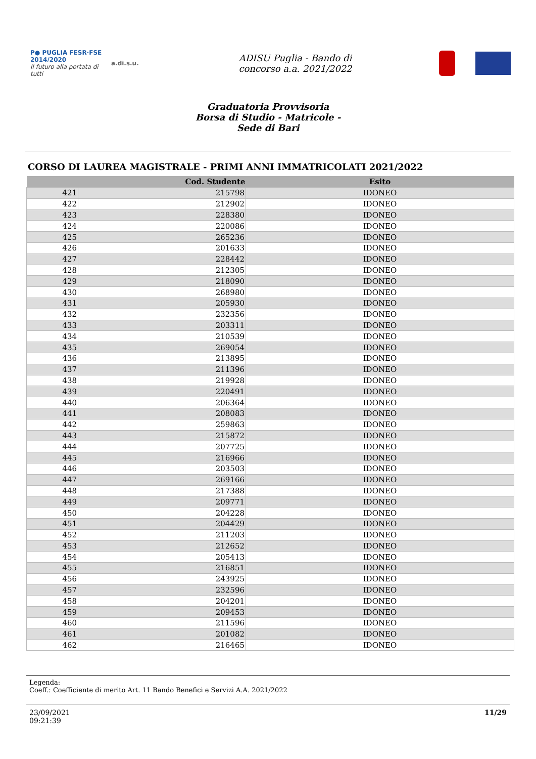P● PUGLIA FESR·FSE 2014/2020
Il futuro alla portata di tutti
a.di.s.u.
ADISU Puglia - Bando di
concorso a.a. 2021/2022
Graduatoria Provvisoria
Borsa di Studio - Matricole -
Sede di Bari
CORSO DI LAUREA MAGISTRALE - PRIMI ANNI IMMATRICOLATI 2021/2022
| | Cod. Studente | Esito |
| --- | --- | --- |
| 421 | 215798 | IDONEO |
| 422 | 212902 | IDONEO |
| 423 | 228380 | IDONEO |
| 424 | 220086 | IDONEO |
| 425 | 265236 | IDONEO |
| 426 | 201633 | IDONEO |
| 427 | 228442 | IDONEO |
| 428 | 212305 | IDONEO |
| 429 | 218090 | IDONEO |
| 430 | 268980 | IDONEO |
| 431 | 205930 | IDONEO |
| 432 | 232356 | IDONEO |
| 433 | 203311 | IDONEO |
| 434 | 210539 | IDONEO |
| 435 | 269054 | IDONEO |
| 436 | 213895 | IDONEO |
| 437 | 211396 | IDONEO |
| 438 | 219928 | IDONEO |
| 439 | 220491 | IDONEO |
| 440 | 206364 | IDONEO |
| 441 | 208083 | IDONEO |
| 442 | 259863 | IDONEO |
| 443 | 215872 | IDONEO |
| 444 | 207725 | IDONEO |
| 445 | 216966 | IDONEO |
| 446 | 203503 | IDONEO |
| 447 | 269166 | IDONEO |
| 448 | 217388 | IDONEO |
| 449 | 209771 | IDONEO |
| 450 | 204228 | IDONEO |
| 451 | 204429 | IDONEO |
| 452 | 211203 | IDONEO |
| 453 | 212652 | IDONEO |
| 454 | 205413 | IDONEO |
| 455 | 216851 | IDONEO |
| 456 | 243925 | IDONEO |
| 457 | 232596 | IDONEO |
| 458 | 204201 | IDONEO |
| 459 | 209453 | IDONEO |
| 460 | 211596 | IDONEO |
| 461 | 201082 | IDONEO |
| 462 | 216465 | IDONEO |
Legenda:
Coeff.: Coefficiente di merito Art. 11 Bando Benefici e Servizi A.A. 2021/2022
23/09/2021
09:21:39
11/29